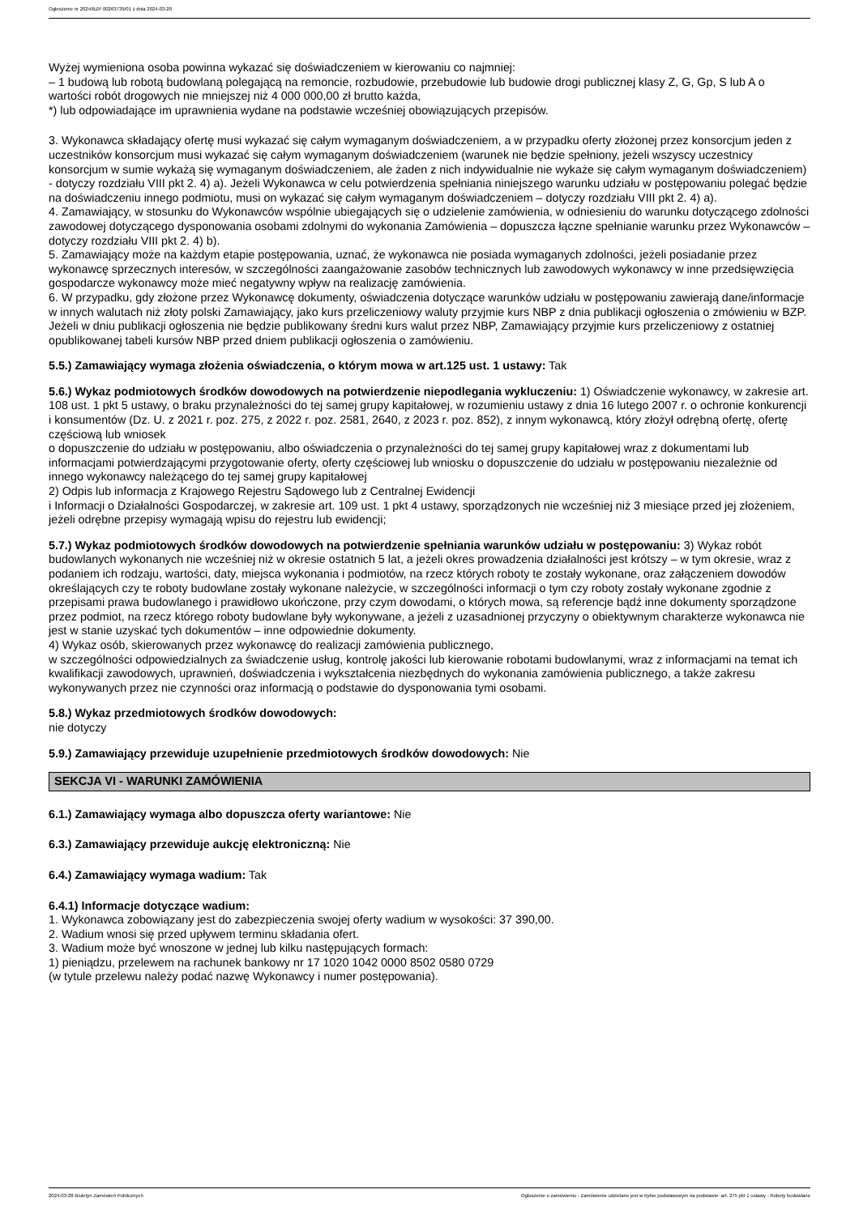Ogłoszenie nr 2024/BZP 00263739/01 z dnia 2024-03-28
Wyżej wymieniona osoba powinna wykazać się doświadczeniem w kierowaniu co najmniej:
– 1 budową lub robotą budowlaną polegającą na remoncie, rozbudowie, przebudowie lub budowie drogi publicznej klasy Z, G, Gp, S lub A o wartości robót drogowych nie mniejszej niż 4 000 000,00 zł brutto każda,
*) lub odpowiadające im uprawnienia wydane na podstawie wcześniej obowiązujących przepisów.
3. Wykonawca składający ofertę musi wykazać się całym wymaganym doświadczeniem, a w przypadku oferty złożonej przez konsorcjum jeden z uczestników konsorcjum musi wykazać się całym wymaganym doświadczeniem (warunek nie będzie spełniony, jeżeli wszyscy uczestnicy konsorcjum w sumie wykażą się wymaganym doświadczeniem, ale żaden z nich indywidualnie nie wykaże się całym wymaganym doświadczeniem) - dotyczy rozdziału VIII pkt 2. 4) a). Jeżeli Wykonawca w celu potwierdzenia spełniania niniejszego warunku udziału w postępowaniu polegać będzie na doświadczeniu innego podmiotu, musi on wykazać się całym wymaganym doświadczeniem – dotyczy rozdziału VIII pkt 2. 4) a).
4. Zamawiający, w stosunku do Wykonawców wspólnie ubiegających się o udzielenie zamówienia, w odniesieniu do warunku dotyczącego zdolności zawodowej dotyczącego dysponowania osobami zdolnymi do wykonania Zamówienia – dopuszcza łączne spełnianie warunku przez Wykonawców – dotyczy rozdziału VIII pkt 2. 4) b).
5. Zamawiający może na każdym etapie postępowania, uznać, że wykonawca nie posiada wymaganych zdolności, jeżeli posiadanie przez wykonawcę sprzecznych interesów, w szczególności zaangażowanie zasobów technicznych lub zawodowych wykonawcy w inne przedsięwzięcia gospodarcze wykonawcy może mieć negatywny wpływ na realizację zamówienia.
6. W przypadku, gdy złożone przez Wykonawcę dokumenty, oświadczenia dotyczące warunków udziału w postępowaniu zawierają dane/informacje w innych walutach niż złoty polski Zamawiający, jako kurs przeliczeniowy waluty przyjmie kurs NBP z dnia publikacji ogłoszenia o zmówieniu w BZP. Jeżeli w dniu publikacji ogłoszenia nie będzie publikowany średni kurs walut przez NBP, Zamawiający przyjmie kurs przeliczeniowy z ostatniej opublikowanej tabeli kursów NBP przed dniem publikacji ogłoszenia o zamówieniu.
5.5.) Zamawiający wymaga złożenia oświadczenia, o którym mowa w art.125 ust. 1 ustawy: Tak
5.6.) Wykaz podmiotowych środków dowodowych na potwierdzenie niepodlegania wykluczeniu: 1) Oświadczenie wykonawcy, w zakresie art. 108 ust. 1 pkt 5 ustawy, o braku przynależności do tej samej grupy kapitałowej, w rozumieniu ustawy z dnia 16 lutego 2007 r. o ochronie konkurencji i konsumentów (Dz. U. z 2021 r. poz. 275, z 2022 r. poz. 2581, 2640, z 2023 r. poz. 852), z innym wykonawcą, który złożył odrębną ofertę, ofertę częściową lub wniosek
o dopuszczenie do udziału w postępowaniu, albo oświadczenia o przynależności do tej samej grupy kapitałowej wraz z dokumentami lub informacjami potwierdzającymi przygotowanie oferty, oferty częściowej lub wniosku o dopuszczenie do udziału w postępowaniu niezależnie od innego wykonawcy należącego do tej samej grupy kapitałowej
2) Odpis lub informacja z Krajowego Rejestru Sądowego lub z Centralnej Ewidencji
i Informacji o Działalności Gospodarczej, w zakresie art. 109 ust. 1 pkt 4 ustawy, sporządzonych nie wcześniej niż 3 miesiące przed jej złożeniem, jeżeli odrębne przepisy wymagają wpisu do rejestru lub ewidencji;
5.7.) Wykaz podmiotowych środków dowodowych na potwierdzenie spełniania warunków udziału w postępowaniu: 3) Wykaz robót budowlanych wykonanych nie wcześniej niż w okresie ostatnich 5 lat, a jeżeli okres prowadzenia działalności jest krótszy – w tym okresie, wraz z podaniem ich rodzaju, wartości, daty, miejsca wykonania i podmiotów, na rzecz których roboty te zostały wykonane, oraz załączeniem dowodów określających czy te roboty budowlane zostały wykonane należycie, w szczególności informacji o tym czy roboty zostały wykonane zgodnie z przepisami prawa budowlanego i prawidłowo ukończone, przy czym dowodami, o których mowa, są referencje bądź inne dokumenty sporządzone przez podmiot, na rzecz którego roboty budowlane były wykonywane, a jeżeli z uzasadnionej przyczyny o obiektywnym charakterze wykonawca nie jest w stanie uzyskać tych dokumentów – inne odpowiednie dokumenty.
4) Wykaz osób, skierowanych przez wykonawcę do realizacji zamówienia publicznego,
w szczególności odpowiedzialnych za świadczenie usług, kontrolę jakości lub kierowanie robotami budowlanymi, wraz z informacjami na temat ich kwalifikacji zawodowych, uprawnień, doświadczenia i wykształcenia niezbędnych do wykonania zamówienia publicznego, a także zakresu wykonywanych przez nie czynności oraz informacją o podstawie do dysponowania tymi osobami.
5.8.) Wykaz przedmiotowych środków dowodowych:
nie dotyczy
5.9.) Zamawiający przewiduje uzupełnienie przedmiotowych środków dowodowych: Nie
SEKCJA VI - WARUNKI ZAMÓWIENIA
6.1.) Zamawiający wymaga albo dopuszcza oferty wariantowe: Nie
6.3.) Zamawiający przewiduje aukcję elektroniczną: Nie
6.4.) Zamawiający wymaga wadium: Tak
6.4.1) Informacje dotyczące wadium:
1. Wykonawca zobowiązany jest do zabezpieczenia swojej oferty wadium w wysokości: 37 390,00.
2. Wadium wnosi się przed upływem terminu składania ofert.
3. Wadium może być wnoszone w jednej lub kilku następujących formach:
1) pieniądzu, przelewem na rachunek bankowy nr 17 1020 1042 0000 8502 0580 0729
(w tytule przelewu należy podać nazwę Wykonawcy i numer postępowania).
2024-03-28 Biuletyn Zamówień Publicznych Ogłoszenie o zamówieniu - Zamówienie udzielane jest w trybie podstawowym na podstawie: art. 275 pkt 1 ustawy - Roboty budowlane